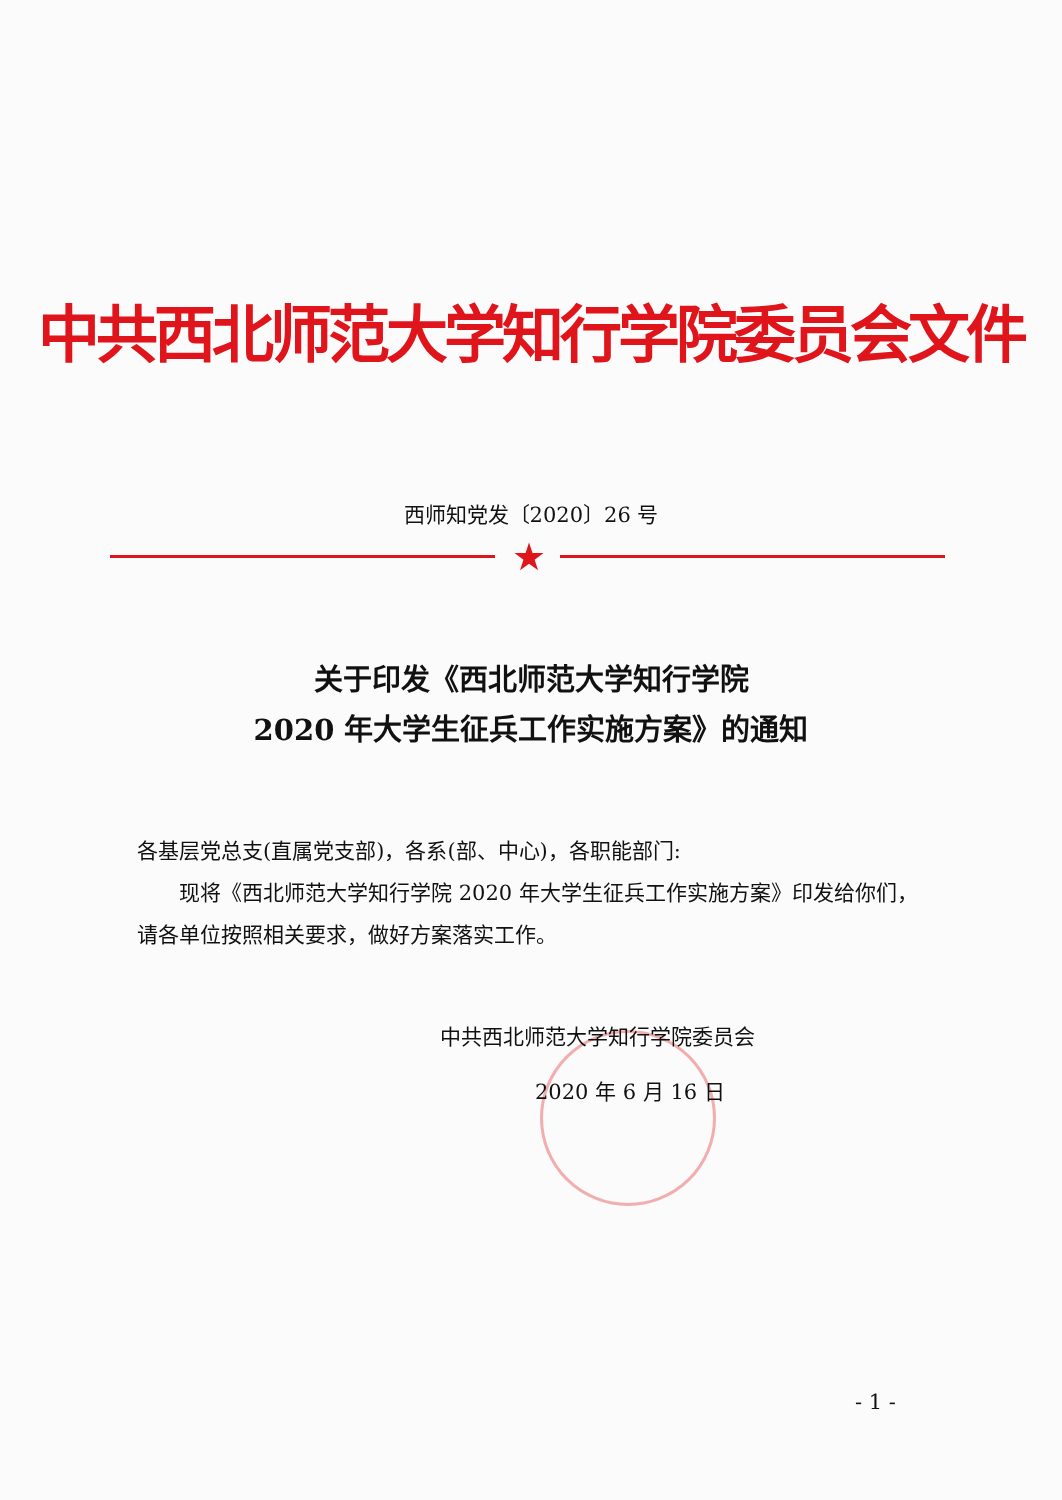中共西北师范大学知行学院委员会文件
西师知党发〔2020〕26 号
★
关于印发《西北师范大学知行学院
2020 年大学生征兵工作实施方案》的通知
各基层党总支(直属党支部)，各系(部、中心)，各职能部门:
现将《西北师范大学知行学院 2020 年大学生征兵工作实施方案》印发给你们，请各单位按照相关要求，做好方案落实工作。
中共西北师范大学知行学院委员会
2020 年 6 月 16 日
- 1 -